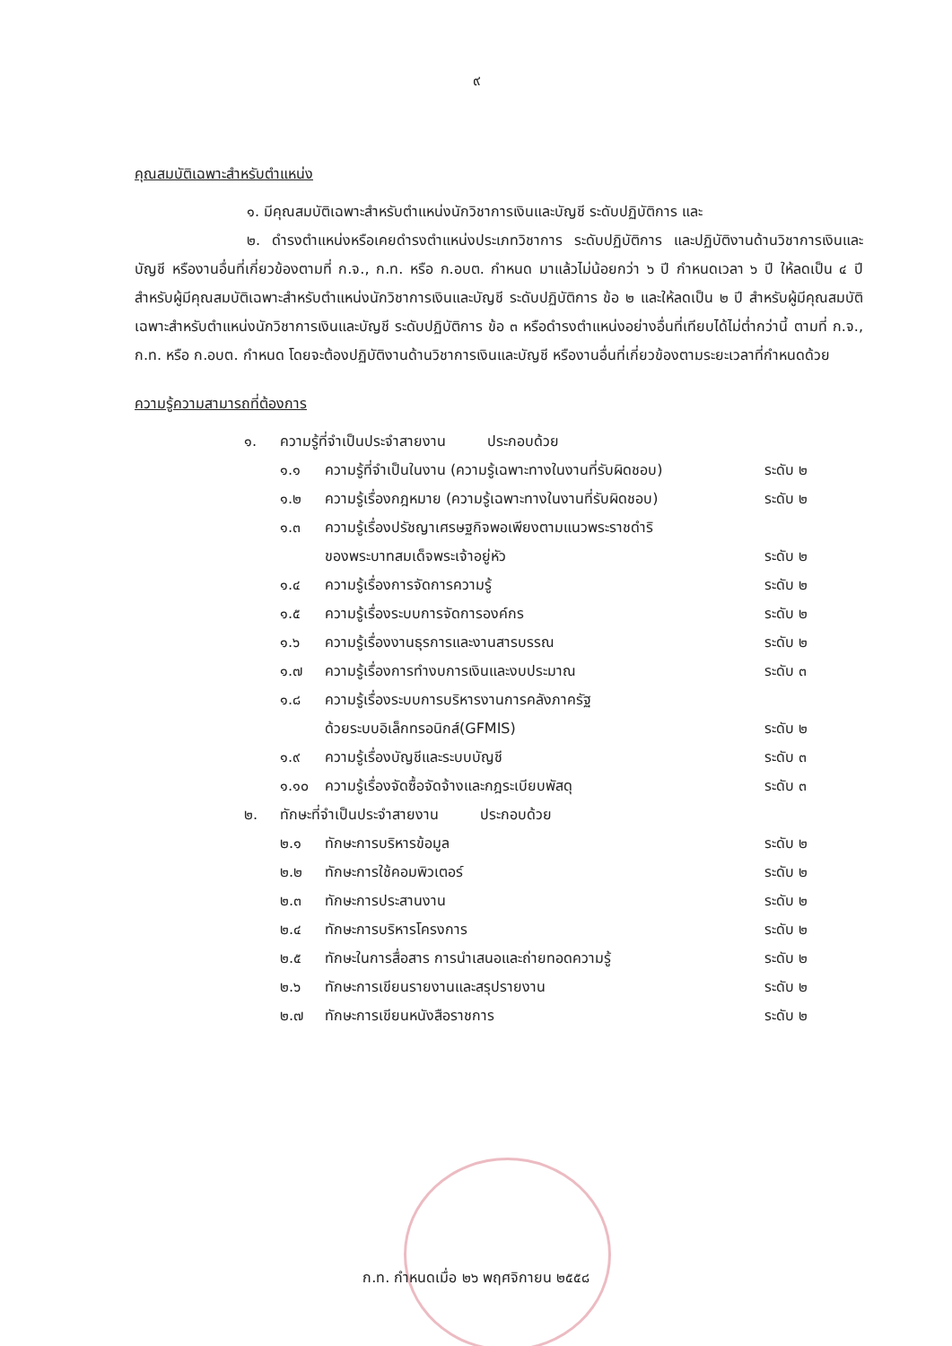๙
คุณสมบัติเฉพาะสำหรับตำแหน่ง
๑. มีคุณสมบัติเฉพาะสำหรับตำแหน่งนักวิชาการเงินและบัญชี ระดับปฏิบัติการ และ
๒. ดำรงตำแหน่งหรือเคยดำรงตำแหน่งประเภทวิชาการ ระดับปฏิบัติการ และปฏิบัติงานด้านวิชาการเงินและบัญชี หรืองานอื่นที่เกี่ยวข้องตามที่ ก.จ., ก.ท. หรือ ก.อบต. กำหนด มาแล้วไม่น้อยกว่า ๖ ปี กำหนดเวลา ๖ ปี ให้ลดเป็น ๔ ปี สำหรับผู้มีคุณสมบัติเฉพาะสำหรับตำแหน่งนักวิชาการเงินและบัญชี ระดับปฏิบัติการ ข้อ ๒ และให้ลดเป็น ๒ ปี สำหรับผู้มีคุณสมบัติเฉพาะสำหรับตำแหน่งนักวิชาการเงินและบัญชี ระดับปฏิบัติการ ข้อ ๓ หรือดำรงตำแหน่งอย่างอื่นที่เทียบได้ไม่ต่ำกว่านี้ ตามที่ ก.จ., ก.ท. หรือ ก.อบต. กำหนด โดยจะต้องปฏิบัติงานด้านวิชาการเงินและบัญชี หรืองานอื่นที่เกี่ยวข้องตามระยะเวลาที่กำหนดด้วย
ความรู้ความสามารถที่ต้องการ
| ๑. | ความรู้ที่จำเป็นประจำสายงาน ประกอบด้วย | | |
| | ๑.๑ | ความรู้ที่จำเป็นในงาน (ความรู้เฉพาะทางในงานที่รับผิดชอบ) | ระดับ ๒ |
| | ๑.๒ | ความรู้เรื่องกฎหมาย (ความรู้เฉพาะทางในงานที่รับผิดชอบ) | ระดับ ๒ |
| | ๑.๓ | ความรู้เรื่องปรัชญาเศรษฐกิจพอเพียงตามแนวพระราชดำริ ของพระบาทสมเด็จพระเจ้าอยู่หัว | ระดับ ๒ |
| | ๑.๔ | ความรู้เรื่องการจัดการความรู้ | ระดับ ๒ |
| | ๑.๕ | ความรู้เรื่องระบบการจัดการองค์กร | ระดับ ๒ |
| | ๑.๖ | ความรู้เรื่องงานธุรการและงานสารบรรณ | ระดับ ๒ |
| | ๑.๗ | ความรู้เรื่องการทำงบการเงินและงบประมาณ | ระดับ ๓ |
| | ๑.๘ | ความรู้เรื่องระบบการบริหารงานการคลังภาครัฐ ด้วยระบบอิเล็กทรอนิกส์(GFMIS) | ระดับ ๒ |
| | ๑.๙ | ความรู้เรื่องบัญชีและระบบบัญชี | ระดับ ๓ |
| | ๑.๑๐ | ความรู้เรื่องจัดซื้อจัดจ้างและกฎระเบียบพัสดุ | ระดับ ๓ |
| ๒. | ทักษะที่จำเป็นประจำสายงาน ประกอบด้วย | | |
| | ๒.๑ | ทักษะการบริหารข้อมูล | ระดับ ๒ |
| | ๒.๒ | ทักษะการใช้คอมพิวเตอร์ | ระดับ ๒ |
| | ๒.๓ | ทักษะการประสานงาน | ระดับ ๒ |
| | ๒.๔ | ทักษะการบริหารโครงการ | ระดับ ๒ |
| | ๒.๕ | ทักษะในการสื่อสาร การนำเสนอและถ่ายทอดความรู้ | ระดับ ๒ |
| | ๒.๖ | ทักษะการเขียนรายงานและสรุปรายงาน | ระดับ ๒ |
| | ๒.๗ | ทักษะการเขียนหนังสือราชการ | ระดับ ๒ |
ก.ท. กำหนดเมื่อ ๒๖ พฤศจิกายน ๒๕๕๘